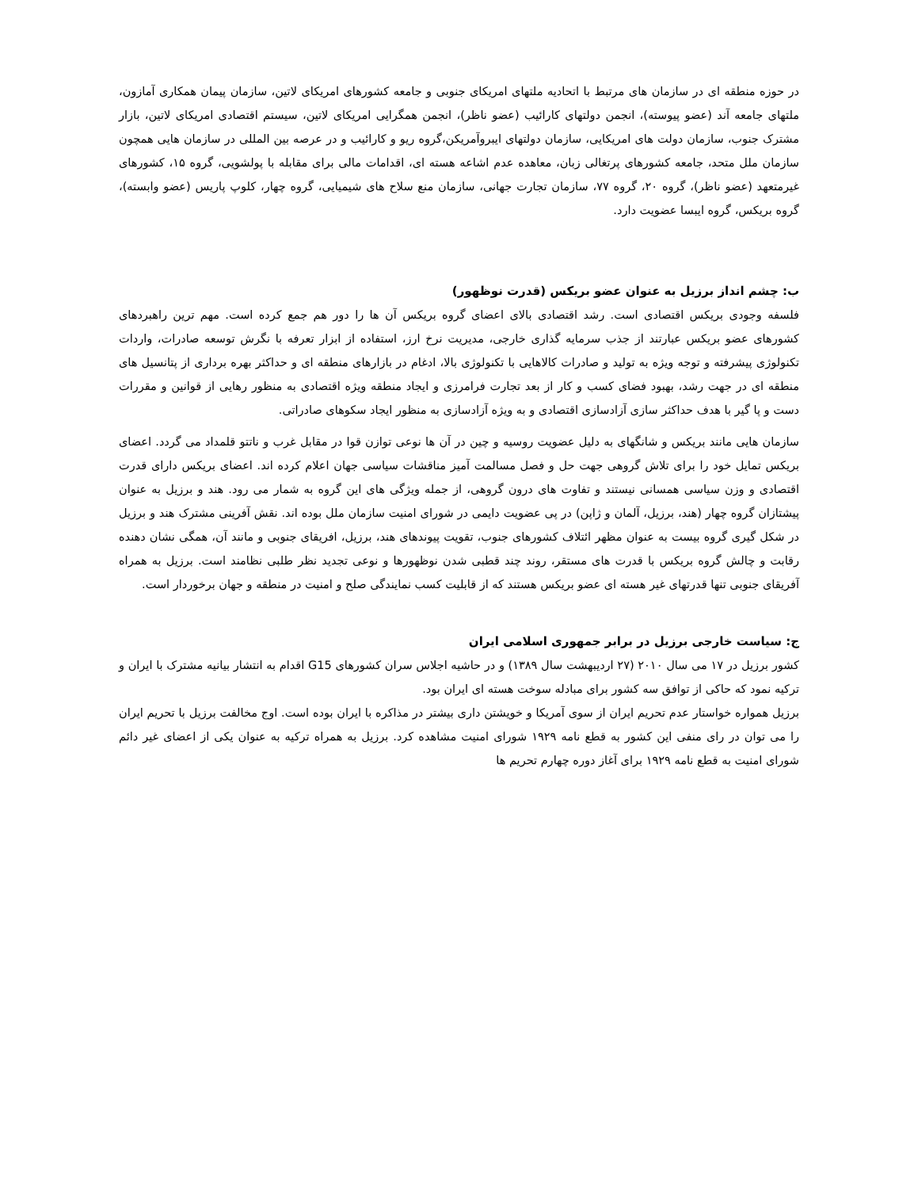در حوزه منطقه ای در سازمان های مرتبط با اتحادیه ملتهای امریکای جنوبی و جامعه کشورهای امریکای لاتین، سازمان پیمان همکاری آمازون، ملتهای جامعه آند (عضو پیوسته)، انجمن دولتهای کارائیب (عضو ناظر)، انجمن همگرایی امریکای لاتین، سیستم اقتصادی امریکای لاتین، بازار مشترک جنوب، سازمان دولت های امریکایی، سازمان دولتهای ایبروآمریکن،گروه ریو و کارائیب و در عرصه بین المللی در سازمان هایی همچون سازمان ملل متحد، جامعه کشورهای پرتغالی زبان، معاهده عدم اشاعه هسته ای، اقدامات مالی برای مقابله با پولشویی، گروه ۱۵، کشورهای غیرمتعهد (عضو ناظر)، گروه ۲۰، گروه ۷۷، سازمان تجارت جهانی، سازمان منع سلاح های شیمیایی، گروه چهار، کلوپ پاریس (عضو وابسته)، گروه بریکس، گروه ایبسا عضویت دارد.
ب: چشم انداز برزیل به عنوان عضو بریکس (قدرت نوظهور)
فلسفه وجودی بریکس اقتصادی است. رشد اقتصادی بالای اعضای گروه بریکس آن ها را دور هم جمع کرده است. مهم ترین راهبردهای کشورهای عضو بریکس عبارتند از جذب سرمایه گذاری خارجی، مدیریت نرخ ارز، استفاده از ابزار تعرفه با نگرش توسعه صادرات، واردات تکنولوژی پیشرفته و توجه ویژه به تولید و صادرات کالاهایی با تکنولوژی بالا، ادغام در بازارهای منطقه ای و حداکثر بهره برداری از پتانسیل های منطقه ای در جهت رشد، بهبود فضای کسب و کار از بعد تجارت فرامرزی و ایجاد منطقه ویژه اقتصادی به منظور رهایی از قوانین و مقررات دست و پا گیر با هدف حداکثر سازی آزادسازی اقتصادی و به ویژه آزادسازی به منظور ایجاد سکوهای صادراتی.
سازمان هایی مانند بریکس و شانگهای به دلیل عضویت روسیه و چین در آن ها نوعی توازن قوا در مقابل غرب و ناتتو قلمداد می گردد. اعضای بریکس تمایل خود را برای تلاش گروهی جهت حل و فصل مسالمت آمیز مناقشات سیاسی جهان اعلام کرده اند. اعضای بریکس دارای قدرت اقتصادی و وزن سیاسی همسانی نیستند و تفاوت های درون گروهی، از جمله ویژگی های این گروه به شمار می رود. هند و برزیل به عنوان پیشتازان گروه چهار (هند، برزیل، آلمان و ژاپن) در پی عضویت دایمی در شورای امنیت سازمان ملل بوده اند. نقش آفرینی مشترک هند و برزیل در شکل گیری گروه بیست به عنوان مظهر ائتلاف کشورهای جنوب، تقویت پیوندهای هند، برزیل، افریقای جنوبی و مانند آن، همگی نشان دهنده رقابت و چالش گروه بریکس با قدرت های مستقر، روند چند قطبی شدن نوظهورها و نوعی تجدید نظر طلبی نظامند است. برزیل به همراه آفریقای جنوبی تنها قدرتهای غیر هسته ای عضو بریکس هستند که از قابلیت کسب نمایندگی صلح و امنیت در منطقه و جهان برخوردار است.
ج: سیاست خارجی برزیل در برابر جمهوری اسلامی ایران
کشور برزیل در ۱۷ می سال ۲۰۱۰ (۲۷ اردیبهشت سال ۱۳۸۹) و در حاشیه اجلاس سران کشورهای G15 اقدام به انتشار بیانیه مشترک با ایران و ترکیه نمود که حاکی از توافق سه کشور برای مبادله سوخت هسته ای ایران بود.
برزیل همواره خواستار عدم تحریم ایران از سوی آمریکا و خویشتن داری بیشتر در مذاکره با ایران بوده است. اوج مخالفت برزیل با تحریم ایران را می توان در رای منفی این کشور به قطع نامه ۱۹۲۹ شورای امنیت مشاهده کرد. برزیل به همراه ترکیه به عنوان یکی از اعضای غیر دائم شورای امنیت به قطع نامه ۱۹۲۹ برای آغاز دوره چهارم تحریم ها